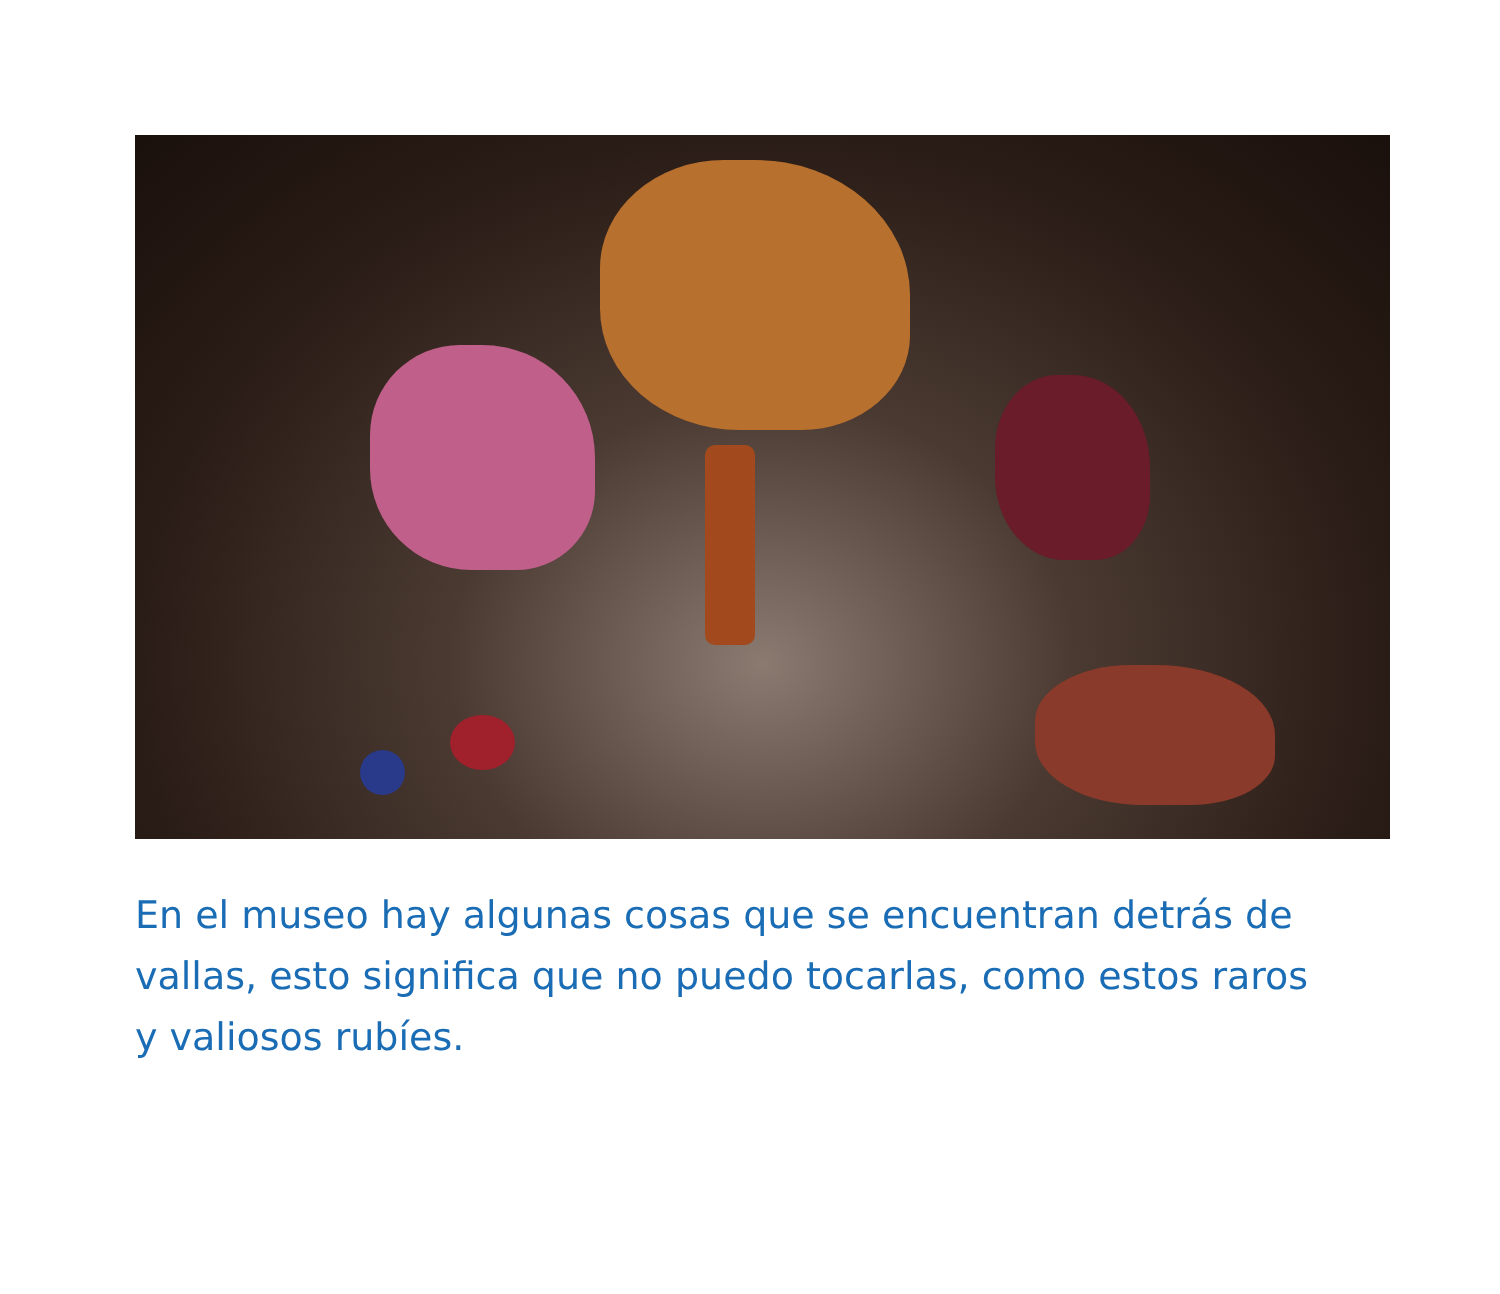En el museo hay algunas cosas que se encuentran detrás de vallas, esto significa que no puedo tocarlas, como estos raros y valiosos rubíes.